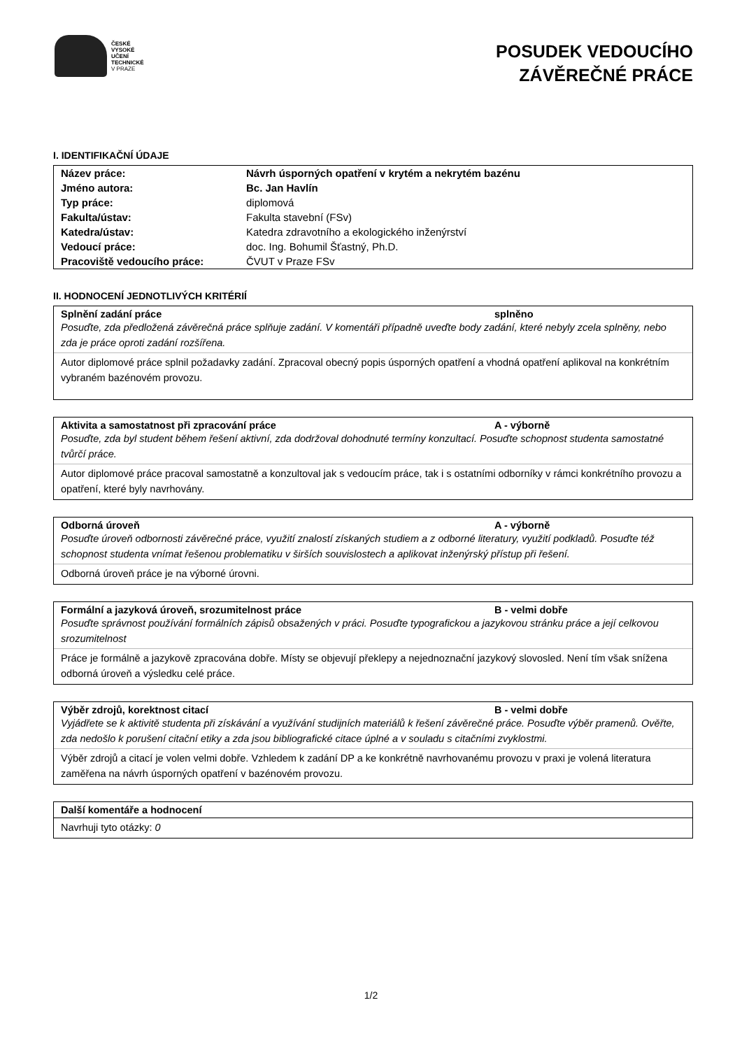ČESKÉ
VYSOKÉ
UČENÍ
TECHNICKÉ
V PRAZE
POSUDEK VEDOUCÍHO
ZÁVĚREČNÉ PRÁCE
I. IDENTIFIKAČNÍ ÚDAJE
| Název práce: | Návrh úsporných opatření v krytém a nekrytém bazénu |
| Jméno autora: | Bc. Jan Havlín |
| Typ práce: | diplomová |
| Fakulta/ústav: | Fakulta stavební (FSv) |
| Katedra/ústav: | Katedra zdravotního a ekologického inženýrství |
| Vedoucí práce: | doc. Ing. Bohumil Šťastný, Ph.D. |
| Pracoviště vedoucího práce: | ČVUT v Praze FSv |
II. HODNOCENÍ JEDNOTLIVÝCH KRITÉRIÍ
Splnění zadání práce splněno
Posuďte, zda předložená závěrečná práce splňuje zadání. V komentáři případně uveďte body zadání, které nebyly zcela splněny, nebo zda je práce oproti zadání rozšířena.
Autor diplomové práce splnil požadavky zadání. Zpracoval obecný popis úsporných opatření a vhodná opatření aplikoval na konkrétním vybraném bazénovém provozu.
Aktivita a samostatnost při zpracování práce A - výborně
Posuďte, zda byl student během řešení aktivní, zda dodržoval dohodnuté termíny konzultací. Posuďte schopnost studenta samostatné tvůrčí práce.
Autor diplomové práce pracoval samostatně a konzultoval jak s vedoucím práce, tak i s ostatními odborníky v rámci konkrétního provozu a opatření, které byly navrhovány.
Odborná úroveň A - výborně
Posuďte úroveň odbornosti závěrečné práce, využití znalostí získaných studiem a z odborné literatury, využití podkladů. Posuďte též schopnost studenta vnímat řešenou problematiku v širších souvislostech a aplikovat inženýrský přístup při řešení.
Odborná úroveň práce je na výborné úrovni.
Formální a jazyková úroveň, srozumitelnost práce B - velmi dobře
Posuďte správnost používání formálních zápisů obsažených v práci. Posuďte typografickou a jazykovou stránku práce a její celkovou srozumitelnost
Práce je formálně a jazykově zpracována dobře. Místy se objevují překlepy a nejednoznační jazykový slovosled. Není tím však snížena odborná úroveň a výsledku celé práce.
Výběr zdrojů, korektnost citací B - velmi dobře
Vyjádřete se k aktivitě studenta při získávání a využívání studijních materiálů k řešení závěrečné práce. Posuďte výběr pramenů. Ověřte, zda nedošlo k porušení citační etiky a zda jsou bibliografické citace úplné a v souladu s citačními zvyklostmi.
Výběr zdrojů a citací je volen velmi dobře. Vzhledem k zadání DP a ke konkrétně navrhovanému provozu v praxi je volená literatura zaměřena na návrh úsporných opatření v bazénovém provozu.
Další komentáře a hodnocení
Navrhuji tyto otázky: 0
1/2